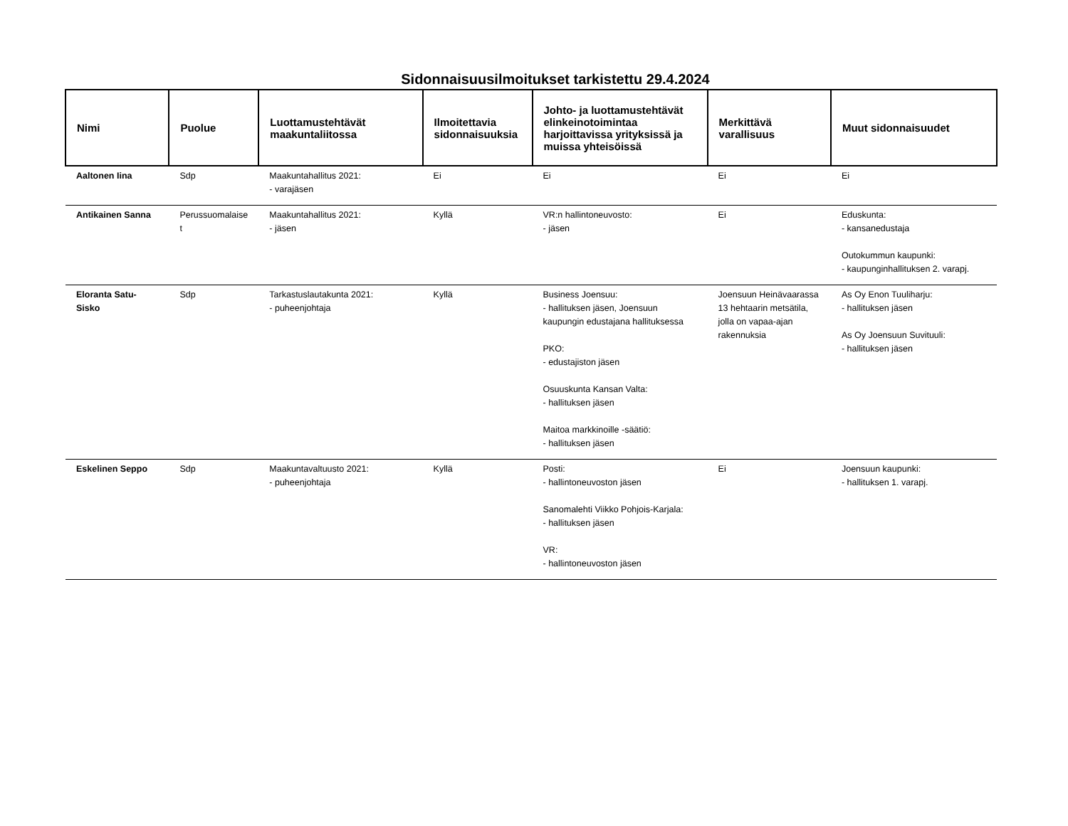Sidonnaisuusilmoitukset tarkistettu 29.4.2024
| Nimi | Puolue | Luottamustehtävät maakuntaliitossa | Ilmoitettavia sidonnaisuuksia | Johto- ja luottamustehtävät elinkeinotoimintaa harjoittavissa yrityksissä ja muissa yhteisöissä | Merkittävä varallisuus | Muut sidonnaisuudet |
| --- | --- | --- | --- | --- | --- | --- |
| Aaltonen Iina | Sdp | Maakuntahallitus 2021: - varajäsen | Ei | Ei | Ei | Ei |
| Antikainen Sanna | Perussuomalaise t | Maakuntahallitus 2021: - jäsen | Kyllä | VR:n hallintoneuvosto: - jäsen | Ei | Eduskunta: - kansanedustaja Outokummun kaupunki: - kaupunginhallituksen 2. varapj. |
| Eloranta Satu-Sisko | Sdp | Tarkastuslautakunta 2021: - puheenjohtaja | Kyllä | Business Joensuu: - hallituksen jäsen, Joensuun kaupungin edustajana hallituksessa PKO: - edustajiston jäsen Osuuskunta Kansan Valta: - hallituksen jäsen Maitoa markkinoille -säätiö: - hallituksen jäsen | Joensuun Heinävaarassa 13 hehtaarin metsätila, jolla on vapaa-ajan rakennuksia | As Oy Enon Tuuliharju: - hallituksen jäsen As Oy Joensuun Suvituuli: - hallituksen jäsen |
| Eskelinen Seppo | Sdp | Maakuntavaltuusto 2021: - puheenjohtaja | Kyllä | Posti: - hallintoneuvoston jäsen Sanomalehti Viikko Pohjois-Karjala: - hallituksen jäsen VR: - hallintoneuvoston jäsen | Ei | Joensuun kaupunki: - hallituksen 1. varapj. |